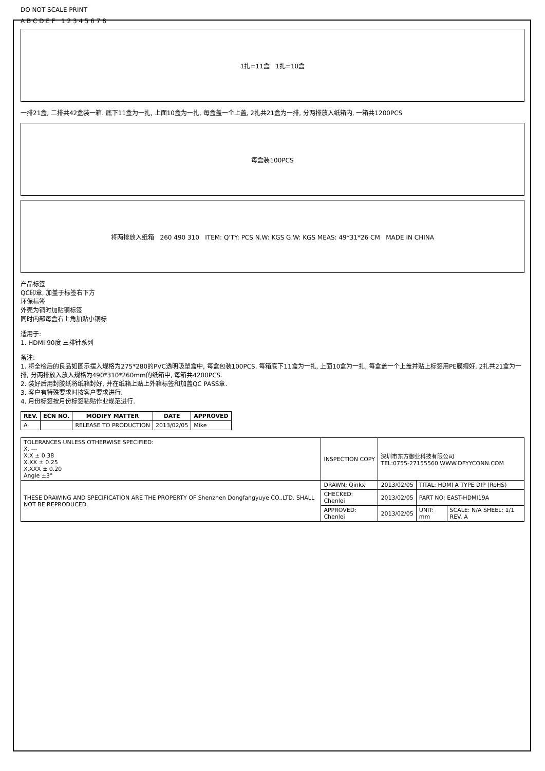DO NOT SCALE PRINT
A B C D E F 1 2 3 4 5 6 7 8
1扎=11盒 1扎=10盒
一排21盒, 二排共42盒装一箱. 底下11盒为一扎, 上面10盒为一扎, 每盒盖一个上盖, 2扎共21盒为一排, 分两排放入纸箱内, 一箱共1200PCS
每盒装100PCS
将两排放入纸箱 260 490 310 ITEM: Q'TY: PCS N.W: KGS G.W: KGS MEAS: 49*31*26 CM MADE IN CHINA
产品标签
QC印章, 加盖于标签右下方
环保标签
外壳为铜时加贴铜标签
同时内部每盒右上角加贴小铜标
适用于:
1. HDMI 90度 三排针系列
备注:
1. 将全检后的良品如图示摆入规格为275*280的PVC透明吸塑盒中, 每盒包装100PCS, 每箱底下11盒为一扎, 上面10盒为一扎, 每盒盖一个上盖并贴上标签用PE膜缠好, 2扎共21盒为一排, 分两排放入放入规格为490*310*260mm的纸箱中, 每箱共4200PCS.
2. 装好后用封胶纸将纸箱封好, 并在纸箱上贴上外箱标签和加盖QC PASS章.
3. 客户有特殊要求时按客户要求进行.
4. 月份标签按月份标签粘贴作业规范进行.
| REV. | ECN NO. | MODIFY MATTER | DATE | APPROVED |
| --- | --- | --- | --- | --- |
| A | | RELEASE TO PRODUCTION | 2013/02/05 | Mike |
| TOLERANCES UNLESS OTHERWISE SPECIFIED: X. --- X.X ± 0.38 X.XX ± 0.25 X.XXX ± 0.20 Angle ±3° | INSPECTION COPY | 深圳市东方御业科技有限公司 TEL:0755-27155560 WWW.DFYYCONN.COM | | |
| THESE DRAWING AND SPECIFICATION ARE THE PROPERTY OF Shenzhen Dongfangyuye CO.,LTD. SHALL NOT BE REPRODUCED. | DRAWN: Qinkx | 2013/02/05 | TITAL: HDMI A TYPE DIP (RoHS) | |
| | CHECKED: Chenlei | 2013/02/05 | PART NO: EAST-HDMI19A | |
| | APPROVED: Chenlei | 2013/02/05 | UNIT: mm | SCALE: N/A SHEEL: 1/1 REV. A |